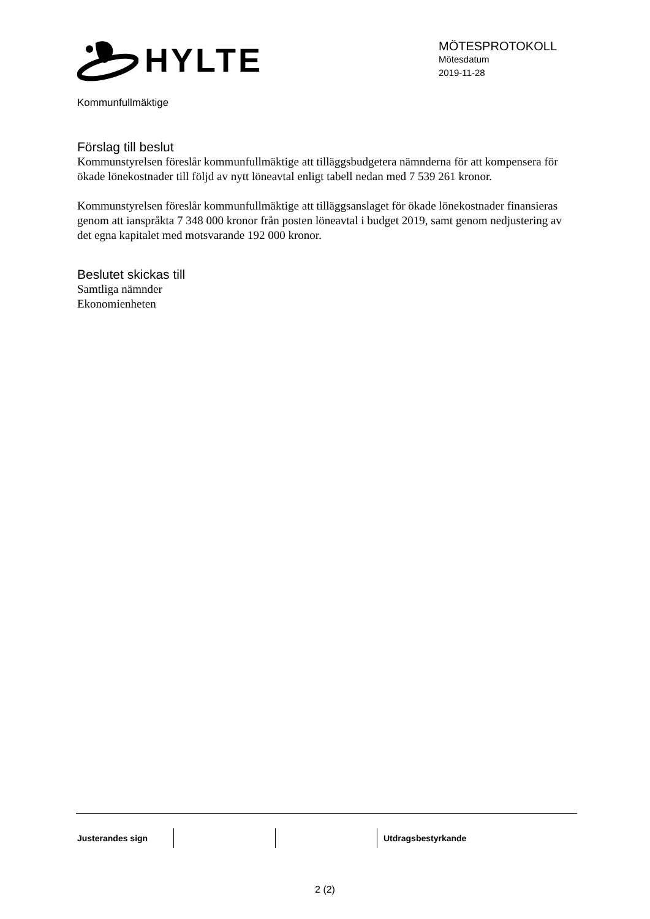HYLTE
MÖTESPROTOKOLL
Mötesdatum
2019-11-28
Kommunfullmäktige
Förslag till beslut
Kommunstyrelsen föreslår kommunfullmäktige att tilläggsbudgetera nämnderna för att kompensera för ökade lönekostnader till följd av nytt löneavtal enligt tabell nedan med 7 539 261 kronor.
Kommunstyrelsen föreslår kommunfullmäktige att tilläggsanslaget för ökade lönekostnader finansieras genom att ianspråkta 7 348 000 kronor från posten löneavtal i budget 2019, samt genom nedjustering av det egna kapitalet med motsvarande 192 000 kronor.
Beslutet skickas till
Samtliga nämnder
Ekonomienheten
Justerandes sign Utdragsbestyrkande
2 (2)